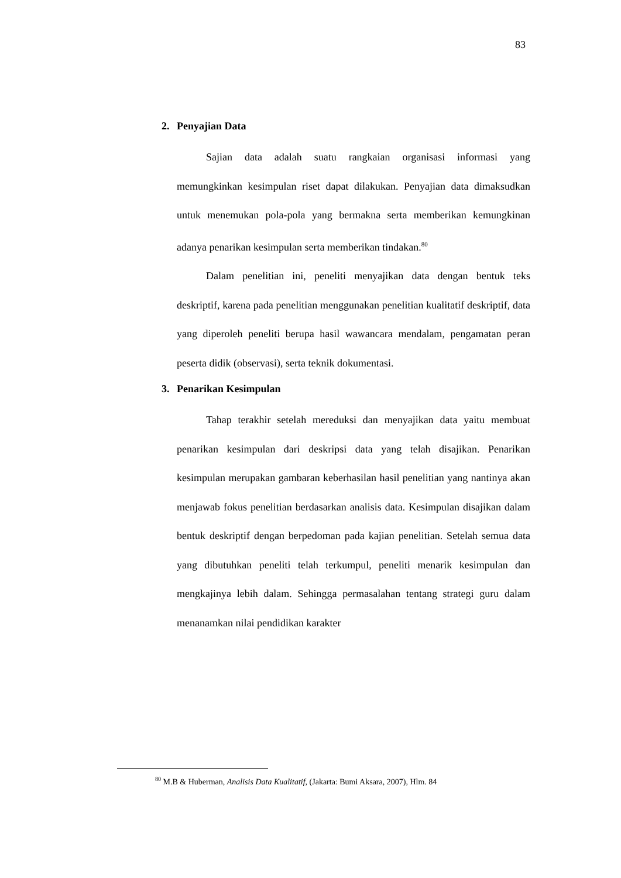83
2. Penyajian Data
Sajian data adalah suatu rangkaian organisasi informasi yang memungkinkan kesimpulan riset dapat dilakukan. Penyajian data dimaksudkan untuk menemukan pola-pola yang bermakna serta memberikan kemungkinan adanya penarikan kesimpulan serta memberikan tindakan.<sup>80</sup>
Dalam penelitian ini, peneliti menyajikan data dengan bentuk teks deskriptif, karena pada penelitian menggunakan penelitian kualitatif deskriptif, data yang diperoleh peneliti berupa hasil wawancara mendalam, pengamatan peran peserta didik (observasi), serta teknik dokumentasi.
3. Penarikan Kesimpulan
Tahap terakhir setelah mereduksi dan menyajikan data yaitu membuat penarikan kesimpulan dari deskripsi data yang telah disajikan. Penarikan kesimpulan merupakan gambaran keberhasilan hasil penelitian yang nantinya akan menjawab fokus penelitian berdasarkan analisis data. Kesimpulan disajikan dalam bentuk deskriptif dengan berpedoman pada kajian penelitian. Setelah semua data yang dibutuhkan peneliti telah terkumpul, peneliti menarik kesimpulan dan mengkajinya lebih dalam. Sehingga permasalahan tentang strategi guru dalam menanamkan nilai pendidikan karakter
<sup>80</sup> M.B & Huberman, Analisis Data Kualitatif, (Jakarta: Bumi Aksara, 2007), Hlm. 84